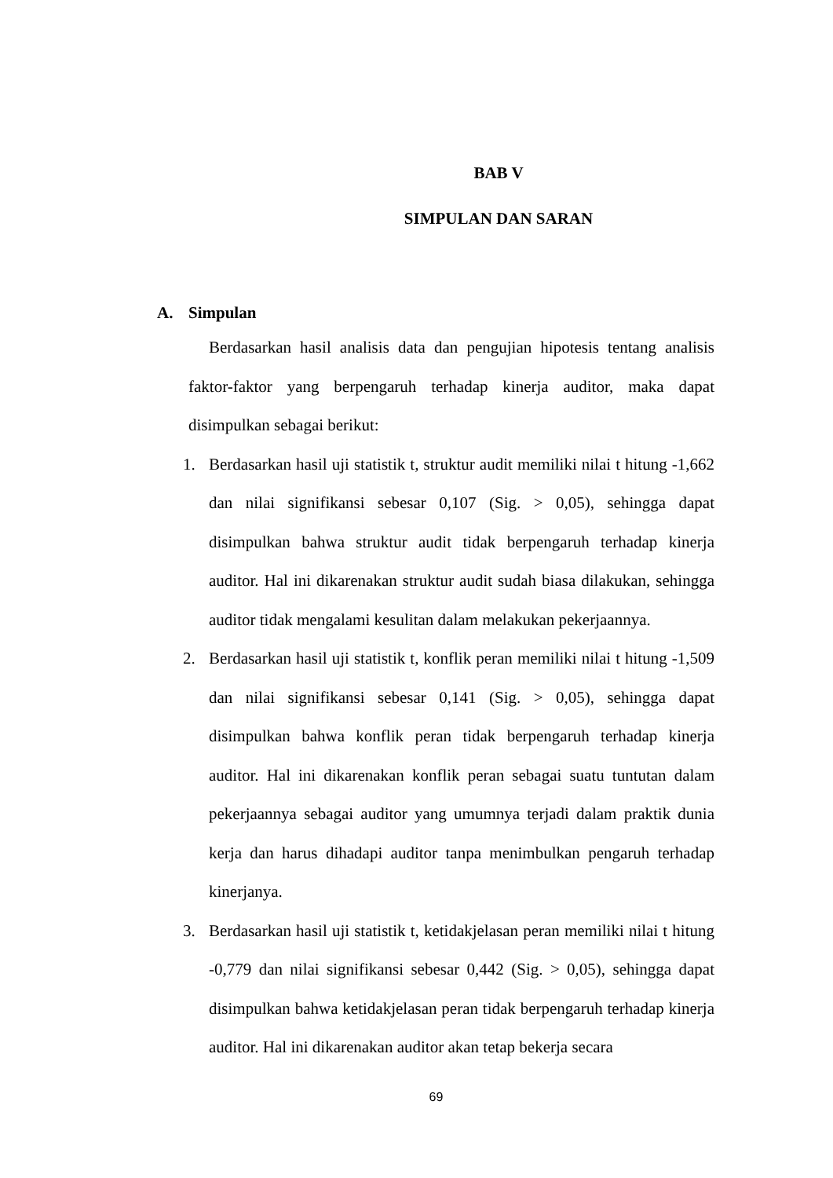BAB V
SIMPULAN DAN SARAN
A. Simpulan
Berdasarkan hasil analisis data dan pengujian hipotesis tentang analisis faktor-faktor yang berpengaruh terhadap kinerja auditor, maka dapat disimpulkan sebagai berikut:
1. Berdasarkan hasil uji statistik t, struktur audit memiliki nilai t hitung -1,662 dan nilai signifikansi sebesar 0,107 (Sig. > 0,05), sehingga dapat disimpulkan bahwa struktur audit tidak berpengaruh terhadap kinerja auditor. Hal ini dikarenakan struktur audit sudah biasa dilakukan, sehingga auditor tidak mengalami kesulitan dalam melakukan pekerjaannya.
2. Berdasarkan hasil uji statistik t, konflik peran memiliki nilai t hitung -1,509 dan nilai signifikansi sebesar 0,141 (Sig. > 0,05), sehingga dapat disimpulkan bahwa konflik peran tidak berpengaruh terhadap kinerja auditor. Hal ini dikarenakan konflik peran sebagai suatu tuntutan dalam pekerjaannya sebagai auditor yang umumnya terjadi dalam praktik dunia kerja dan harus dihadapi auditor tanpa menimbulkan pengaruh terhadap kinerjanya.
3. Berdasarkan hasil uji statistik t, ketidakjelasan peran memiliki nilai t hitung -0,779 dan nilai signifikansi sebesar 0,442 (Sig. > 0,05), sehingga dapat disimpulkan bahwa ketidakjelasan peran tidak berpengaruh terhadap kinerja auditor. Hal ini dikarenakan auditor akan tetap bekerja secara
69